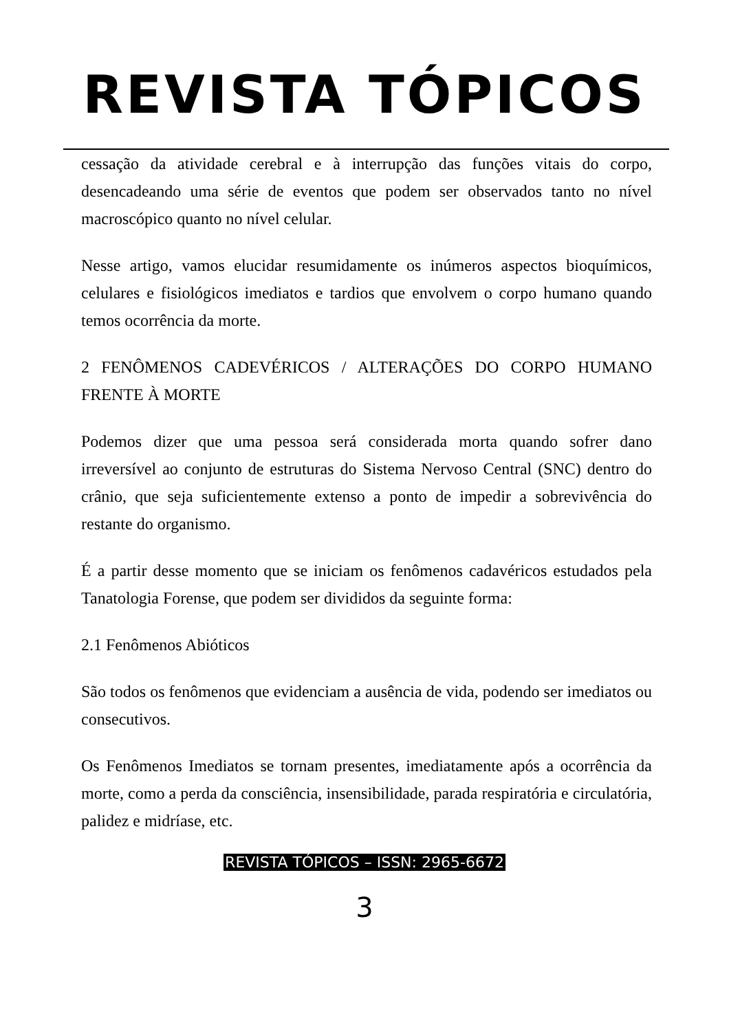REVISTA TÓPICOS
cessação da atividade cerebral e à interrupção das funções vitais do corpo, desencadeando uma série de eventos que podem ser observados tanto no nível macroscópico quanto no nível celular.
Nesse artigo, vamos elucidar resumidamente os inúmeros aspectos bioquímicos, celulares e fisiológicos imediatos e tardios que envolvem o corpo humano quando temos ocorrência da morte.
2 FENÔMENOS CADEVÉRICOS / ALTERAÇÕES DO CORPO HUMANO FRENTE À MORTE
Podemos dizer que uma pessoa será considerada morta quando sofrer dano irreversível ao conjunto de estruturas do Sistema Nervoso Central (SNC) dentro do crânio, que seja suficientemente extenso a ponto de impedir a sobrevivência do restante do organismo.
É a partir desse momento que se iniciam os fenômenos cadavéricos estudados pela Tanatologia Forense, que podem ser divididos da seguinte forma:
2.1 Fenômenos Abióticos
São todos os fenômenos que evidenciam a ausência de vida, podendo ser imediatos ou consecutivos.
Os Fenômenos Imediatos se tornam presentes, imediatamente após a ocorrência da morte, como a perda da consciência, insensibilidade, parada respiratória e circulatória, palidez e midríase, etc.
REVISTA TÓPICOS – ISSN: 2965-6672
3